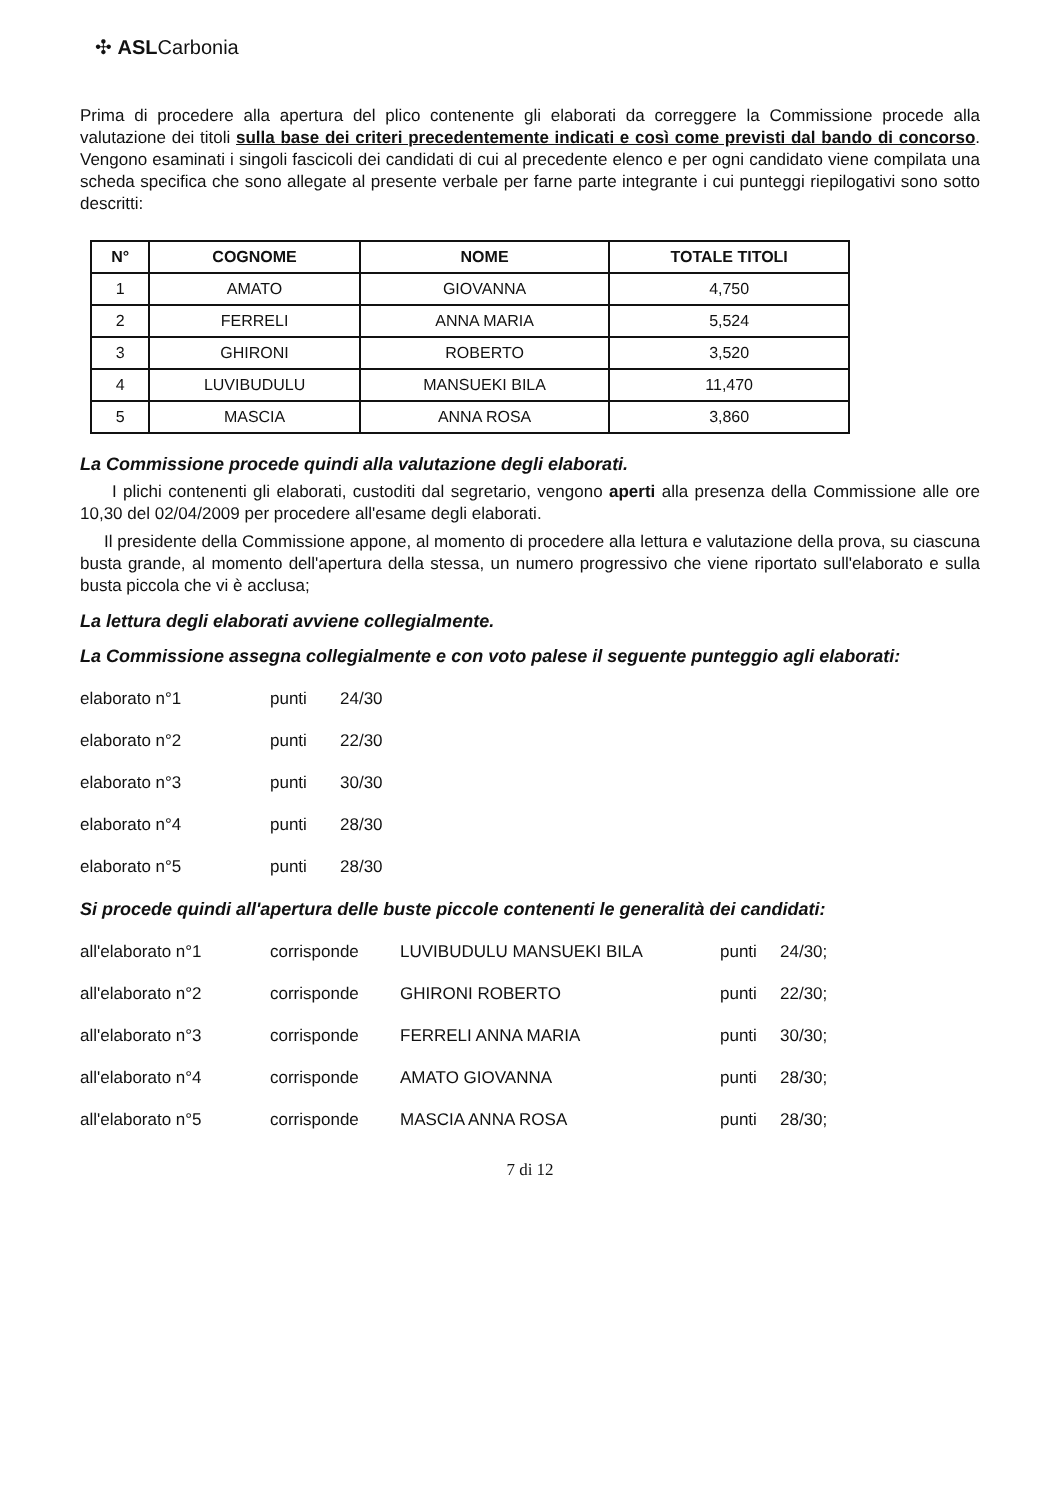✣ ASLCarbonia
Prima di procedere alla apertura del plico contenente gli elaborati da correggere la Commissione procede alla valutazione dei titoli sulla base dei criteri precedentemente indicati e così come previsti dal bando di concorso. Vengono esaminati i singoli fascicoli dei candidati di cui al precedente elenco e per ogni candidato viene compilata una scheda specifica che sono allegate al presente verbale per farne parte integrante i cui punteggi riepilogativi sono sotto descritti:
| N° | COGNOME | NOME | TOTALE TITOLI |
| --- | --- | --- | --- |
| 1 | AMATO | GIOVANNA | 4,750 |
| 2 | FERRELI | ANNA MARIA | 5,524 |
| 3 | GHIRONI | ROBERTO | 3,520 |
| 4 | LUVIBUDULU | MANSUEKI BILA | 11,470 |
| 5 | MASCIA | ANNA ROSA | 3,860 |
La Commissione procede quindi alla valutazione degli elaborati.
I plichi contenenti gli elaborati, custoditi dal segretario, vengono aperti alla presenza della Commissione alle ore 10,30 del 02/04/2009 per procedere all'esame degli elaborati.
Il presidente della Commissione appone, al momento di procedere alla lettura e valutazione della prova, su ciascuna busta grande, al momento dell'apertura della stessa, un numero progressivo che viene riportato sull'elaborato e sulla busta piccola che vi è acclusa;
La lettura degli elaborati avviene collegialmente.
La Commissione assegna collegialmente e con voto palese il seguente punteggio agli elaborati:
elaborato n°1 punti 24/30
elaborato n°2 punti 22/30
elaborato n°3 punti 30/30
elaborato n°4 punti 28/30
elaborato n°5 punti 28/30
Si procede quindi all'apertura delle buste piccole contenenti le generalità dei candidati:
all'elaborato n°1 corrisponde LUVIBUDULU MANSUEKI BILA punti 24/30;
all'elaborato n°2 corrisponde GHIRONI ROBERTO punti 22/30;
all'elaborato n°3 corrisponde FERRELI ANNA MARIA punti 30/30;
all'elaborato n°4 corrisponde AMATO GIOVANNA punti 28/30;
all'elaborato n°5 corrisponde MASCIA ANNA ROSA punti 28/30;
7 di 12